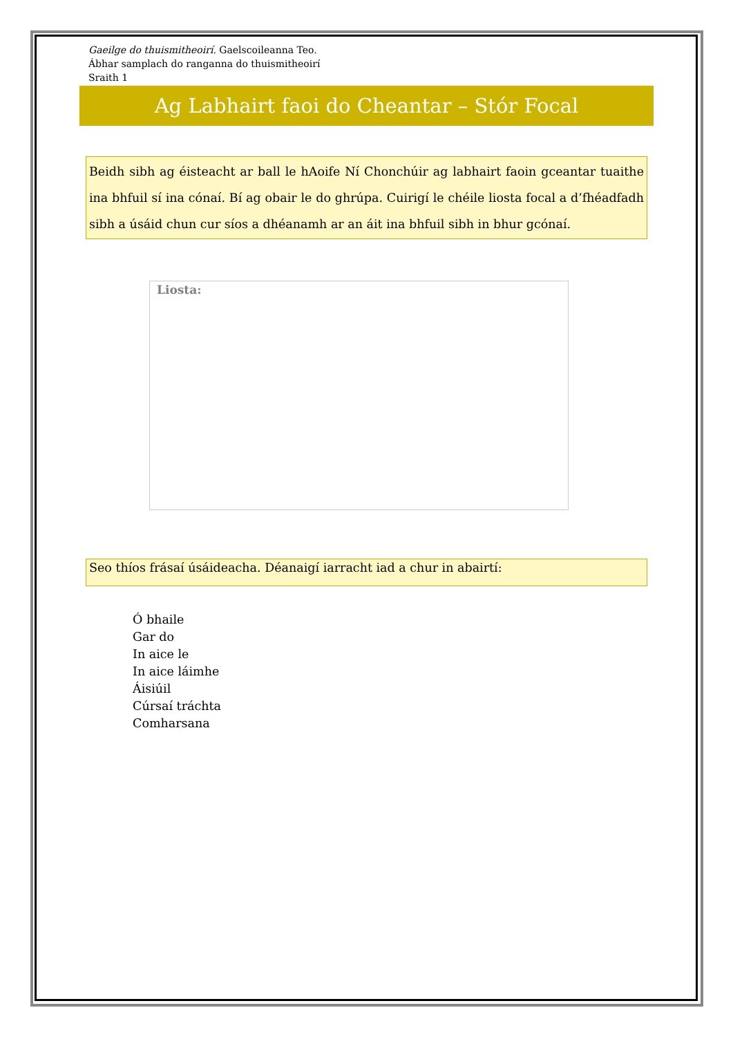Gaeilge do thuismitheoirí. Gaelscoileanna Teo.
Ábhar samplach do ranganna do thuismitheoirí
Sraith 1
Ag Labhairt faoi do Cheantar – Stór Focal
Beidh sibh ag éisteacht ar ball le hAoife Ní Chonchúir ag labhairt faoin gceantar tuaithe ina bhfuil sí ina cónaí. Bí ag obair le do ghrúpa. Cuirigí le chéile liosta focal a d’fhéadfadh sibh a úsáid chun cur síos a dhéanamh ar an áit ina bhfuil sibh in bhur gcónaí.
Liosta:
Seo thíos frásaí úsáideacha. Déanaigí iarracht iad a chur in abairtí:
Ó bhaile
Gar do
In aice le
In aice láimhe
Áisiúil
Cúrsaí tráchta
Comharsana